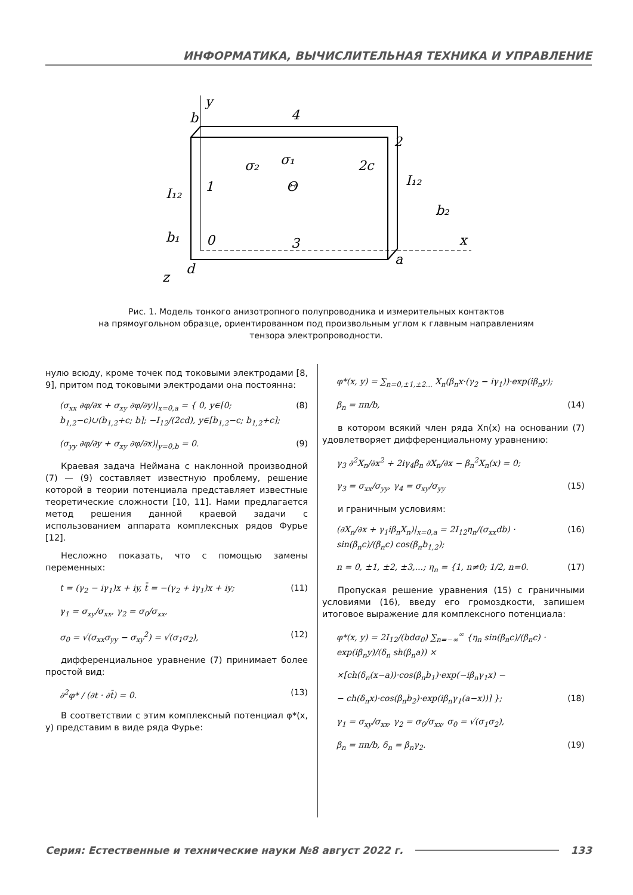ИНФОРМАТИКА, ВЫЧИСЛИТЕЛЬНАЯ ТЕХНИКА И УПРАВЛЕНИЕ
y
b
4
x
a
d
z
2
1
0
3
σ₂
σ₁
Θ
2c
I₁₂
I₁₂
b₂
b₁
Рис. 1. Модель тонкого анизотропного полупроводника и измерительных контактов
на прямоугольном образце, ориентированном под произвольным углом к главным направлениям
тензора электропроводности.
нулю всюду, кроме точек под токовыми электродами [8, 9], притом под токовыми электродами она постоянна:
(σ<sub>xx</sub> ∂φ/∂x + σ<sub>xy</sub> ∂φ/∂y)|<sub>x=0,a</sub> = { 0, y∈[0; b<sub>1,2</sub>−c)∪(b<sub>1,2</sub>+c; b]; −I<sub>12</sub>/(2cd), y∈[b<sub>1,2</sub>−c; b<sub>1,2</sub>+c]; (8)
(σ<sub>yy</sub> ∂φ/∂y + σ<sub>xy</sub> ∂φ/∂x)|<sub>y=0,b</sub> = 0. (9)
Краевая задача Неймана с наклонной производной (7) — (9) составляет известную проблему, решение которой в теории потенциала представляет известные теоретические сложности [10, 11]. Нами предлагается метод решения данной краевой задачи с использованием аппарата комплексных рядов Фурье [12].
Несложно показать, что с помощью замены переменных:
t = (γ<sub>2</sub> − iγ<sub>1</sub>)x + iy, t̄ = −(γ<sub>2</sub> + iγ<sub>1</sub>)x + iy; (11)
γ<sub>1</sub> = σ<sub>xy</sub>/σ<sub>xx</sub>, γ<sub>2</sub> = σ<sub>0</sub>/σ<sub>xx</sub>,
σ<sub>0</sub> = √(σ<sub>xx</sub>σ<sub>yy</sub> − σ<sub>xy</sub><sup>2</sup>) = √(σ<sub>1</sub>σ<sub>2</sub>), (12)
дифференциальное уравнение (7) принимает более простой вид:
∂<sup>2</sup>φ* / (∂t · ∂t̄) = 0. (13)
В соответствии с этим комплексный потенциал φ*(x, y) представим в виде ряда Фурье:
φ*(x, y) = ∑<sub>n=0,±1,±2...</sub> X<sub>n</sub>(β<sub>n</sub>x·(γ<sub>2</sub> − iγ<sub>1</sub>))·exp(iβ<sub>n</sub>y);
β<sub>n</sub> = πn/b, (14)
в котором всякий член ряда Xn(x) на основании (7) удовлетворяет дифференциальному уравнению:
γ<sub>3</sub> ∂<sup>2</sup>X<sub>n</sub>/∂x<sup>2</sup> + 2iγ<sub>4</sub>β<sub>n</sub> ∂X<sub>n</sub>/∂x − β<sub>n</sub><sup>2</sup>X<sub>n</sub>(x) = 0;
γ<sub>3</sub> = σ<sub>xx</sub>/σ<sub>yy</sub>, γ<sub>4</sub> = σ<sub>xy</sub>/σ<sub>yy</sub> (15)
и граничным условиям:
(∂X<sub>n</sub>/∂x + γ<sub>1</sub>iβ<sub>n</sub>X<sub>n</sub>)|<sub>x=0,a</sub> = 2I<sub>12</sub>η<sub>n</sub>/(σ<sub>xx</sub>db) · sin(β<sub>n</sub>c)/(β<sub>n</sub>c) cos(β<sub>n</sub>b<sub>1,2</sub>); (16)
n = 0, ±1, ±2, ±3,...; η<sub>n</sub> = {1, n≠0; 1/2, n=0. (17)
Пропуская решение уравнения (15) с граничными условиями (16), введу его громоздкости, запишем итоговое выражение для комплексного потенциала:
φ*(x, y) = 2I<sub>12</sub>/(bdσ<sub>0</sub>) ∑<sub>n=−∞</sub><sup>∞</sup> {η<sub>n</sub> sin(β<sub>n</sub>c)/(β<sub>n</sub>c) · exp(iβ<sub>n</sub>y)/(δ<sub>n</sub> sh(β<sub>n</sub>a)) ×
×[ch(δ<sub>n</sub>(x−a))·cos(β<sub>n</sub>b<sub>1</sub>)·exp(−iβ<sub>n</sub>γ<sub>1</sub>x) −
− ch(δ<sub>n</sub>x)·cos(β<sub>n</sub>b<sub>2</sub>)·exp(iβ<sub>n</sub>γ<sub>1</sub>(a−x))] }; (18)
γ<sub>1</sub> = σ<sub>xy</sub>/σ<sub>xx</sub>, γ<sub>2</sub> = σ<sub>0</sub>/σ<sub>xx</sub>, σ<sub>0</sub> = √(σ<sub>1</sub>σ<sub>2</sub>),
β<sub>n</sub> = πn/b, δ<sub>n</sub> = β<sub>n</sub>γ<sub>2</sub>. (19)
Серия: Естественные и технические науки №8 август 2022 г. 133